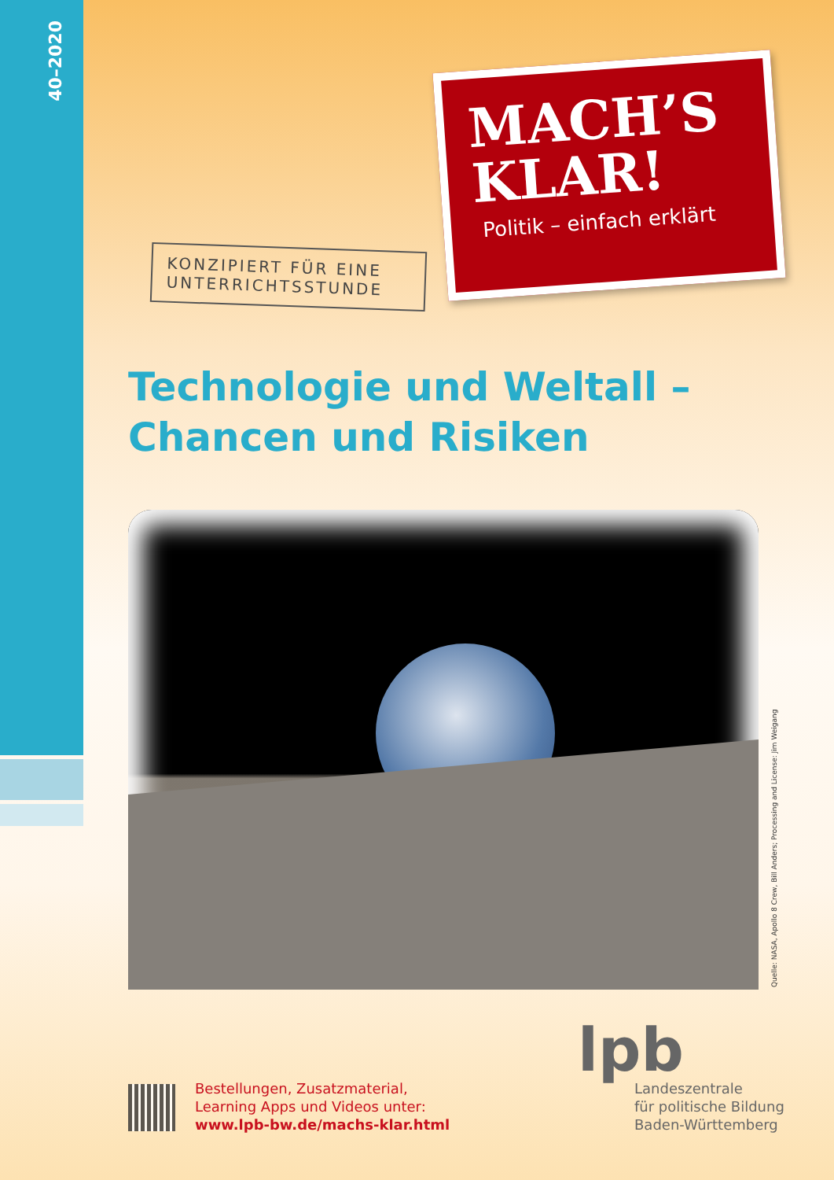40–2020
MACH’S
KLAR!
Politik – einfach erklärt
KONZIPIERT FÜR EINE UNTERRICHTSSTUNDE
Technologie und Weltall –
Chancen und Risiken
Quelle: NASA, Apollo 8 Crew, Bill Anders; Processing and License: Jim Weigang
Bestellungen, Zusatzmaterial,
Learning Apps und Videos unter:
www.lpb-bw.de/machs-klar.html
lpb
Landeszentrale
für politische Bildung
Baden-Württemberg